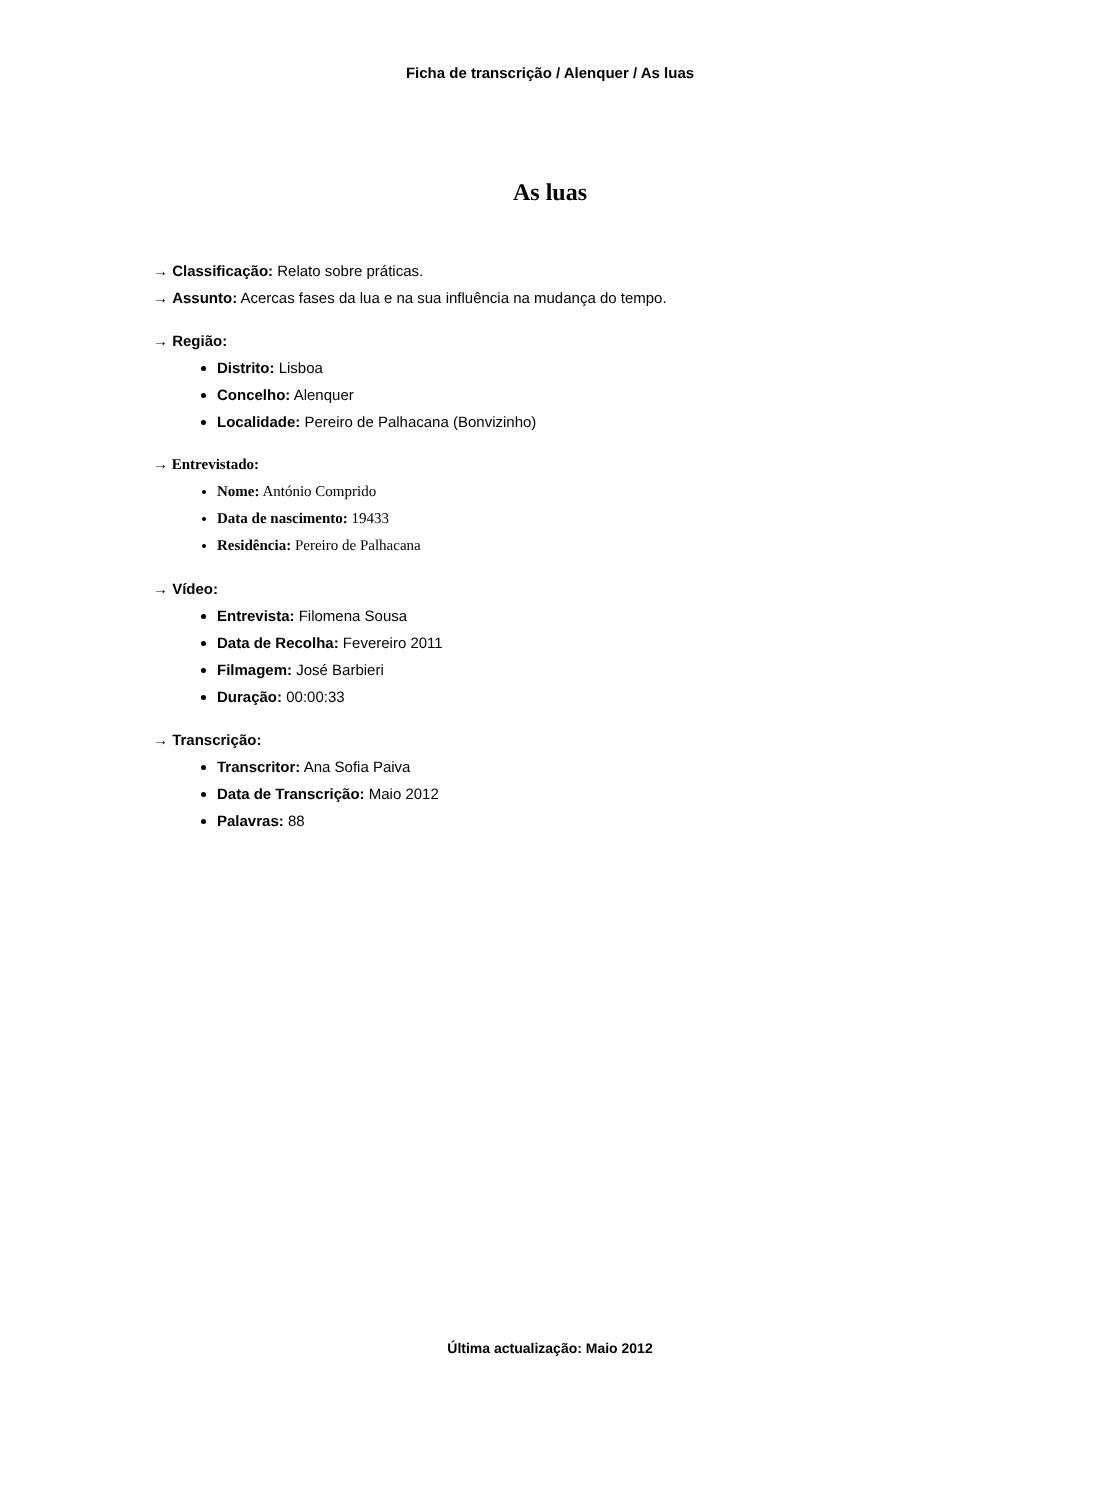Ficha de transcrição / Alenquer / As luas
As luas
→ Classificação: Relato sobre práticas.
→ Assunto: Acercas fases da lua e na sua influência na mudança do tempo.
→ Região:
Distrito: Lisboa
Concelho: Alenquer
Localidade: Pereiro de Palhacana (Bonvizinho)
→ Entrevistado:
Nome: António Comprido
Data de nascimento: 19433
Residência: Pereiro de Palhacana
→ Vídeo:
Entrevista: Filomena Sousa
Data de Recolha: Fevereiro 2011
Filmagem: José Barbieri
Duração: 00:00:33
→ Transcrição:
Transcritor: Ana Sofia Paiva
Data de Transcrição: Maio 2012
Palavras: 88
Última actualização: Maio 2012